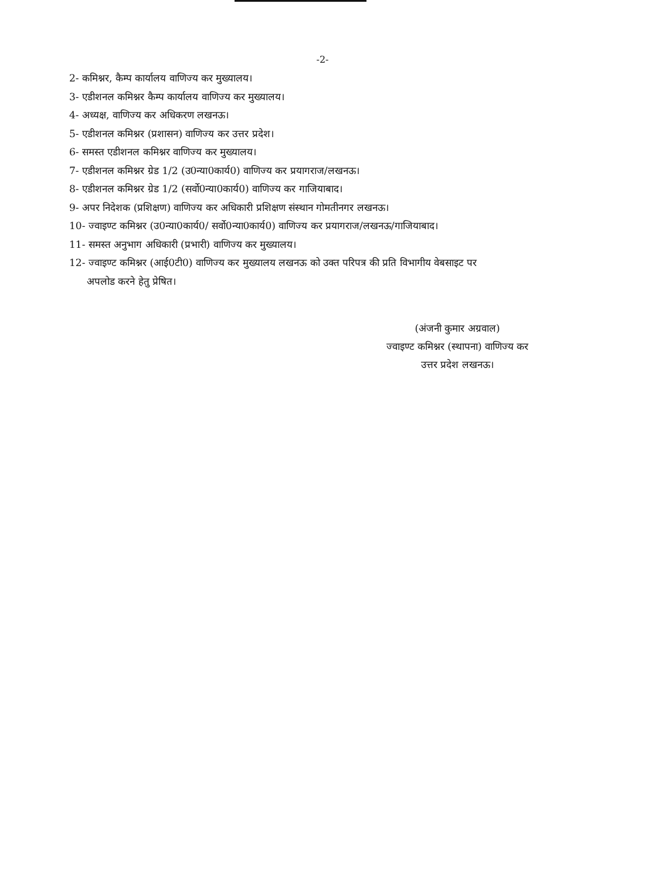-2-
2- कमिश्नर, कैम्प कार्यालय वाणिज्य कर मुख्यालय।
3- एडीशनल कमिश्नर कैम्प कार्यालय वाणिज्य कर मुख्यालय।
4- अध्यक्ष, वाणिज्य कर अधिकरण लखनऊ।
5- एडीशनल कमिश्नर (प्रशासन) वाणिज्य कर उत्तर प्रदेश।
6- समस्त एडीशनल कमिश्नर वाणिज्य कर मुख्यालय।
7- एडीशनल कमिश्नर ग्रेड 1/2 (उ0न्या0कार्य0) वाणिज्य कर प्रयागराज/लखनऊ।
8- एडीशनल कमिश्नर ग्रेड 1/2 (सर्वो0न्या0कार्य0) वाणिज्य कर गाजियाबाद।
9- अपर निदेशक (प्रशिक्षण) वाणिज्य कर अधिकारी प्रशिक्षण संस्थान गोमतीनगर लखनऊ।
10- ज्वाइण्ट कमिश्नर (उ0न्या0कार्य0/ सर्वो0न्या0कार्य0) वाणिज्य कर प्रयागराज/लखनऊ/गाजियाबाद।
11- समस्त अनुभाग अधिकारी (प्रभारी) वाणिज्य कर मुख्यालय।
12- ज्वाइण्ट कमिश्नर (आई0टी0) वाणिज्य कर मुख्यालय लखनऊ को उक्त परिपत्र की प्रति विभागीय वेबसाइट पर
अपलोड करने हेतु प्रेषित।
(अंजनी कुमार अग्रवाल)
ज्वाइण्ट कमिश्नर (स्थापना) वाणिज्य कर
उत्तर प्रदेश लखनऊ।